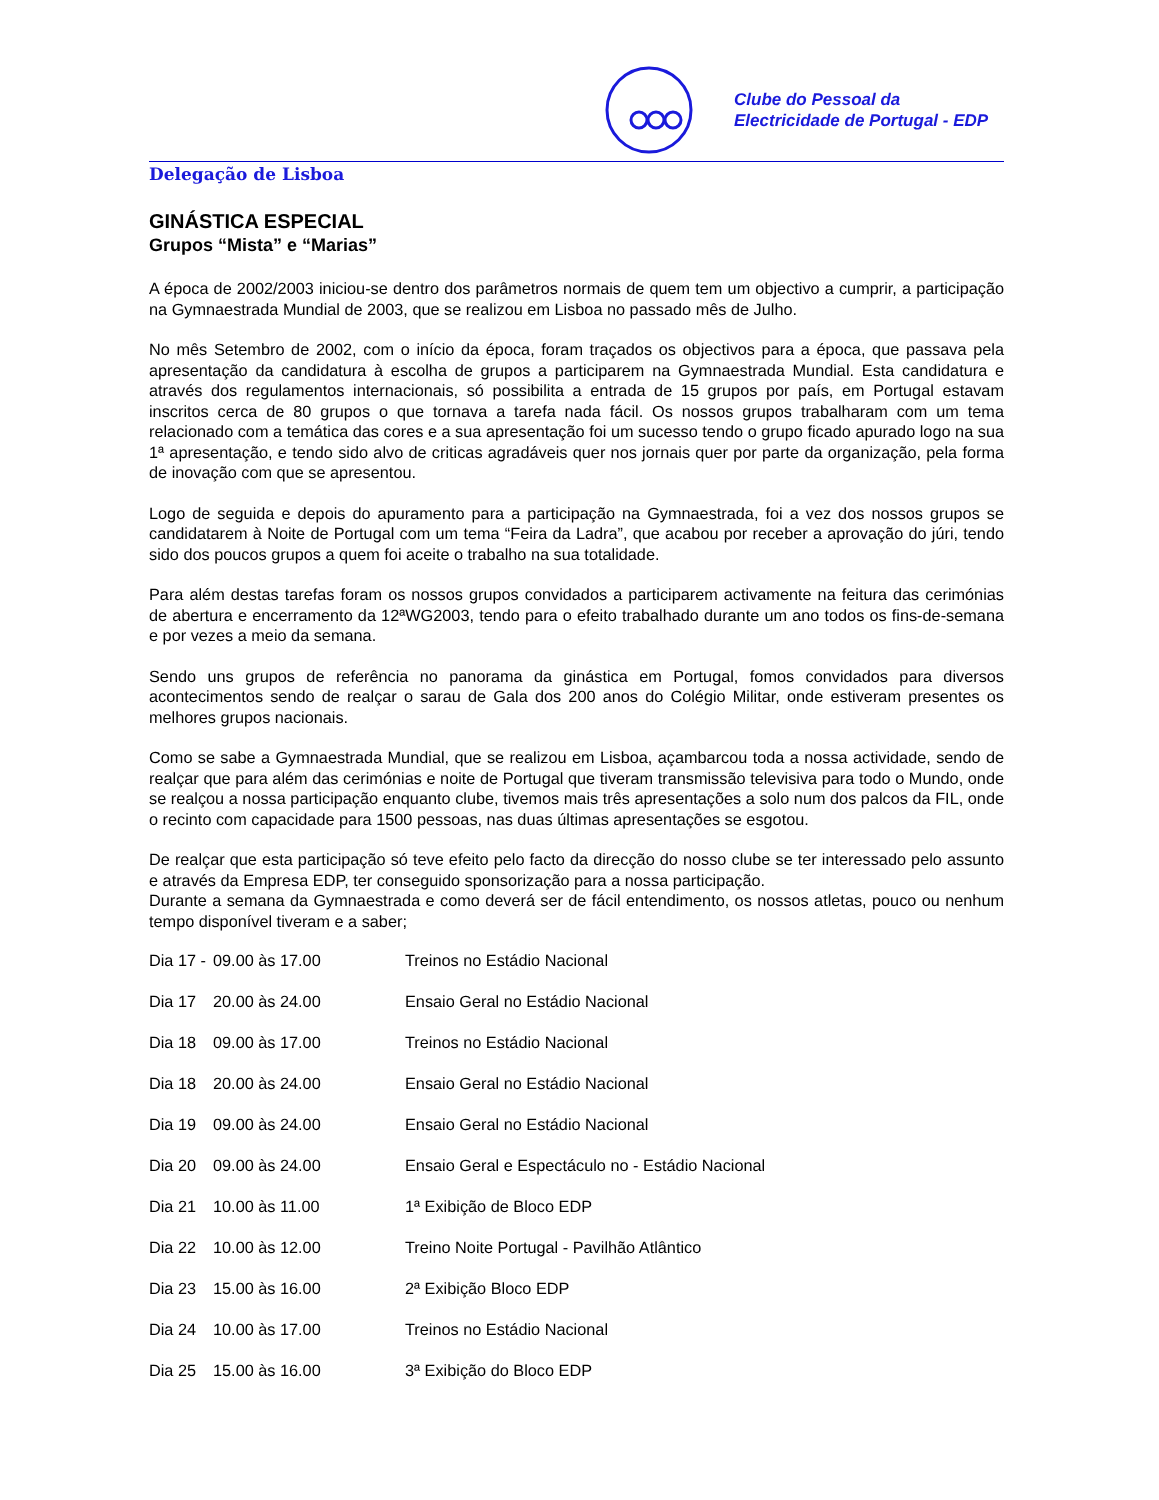Clube do Pessoal da
Electricidade de Portugal - EDP
Delegação de Lisboa
GINÁSTICA ESPECIAL
Grupos “Mista” e “Marias”
A época de 2002/2003 iniciou-se dentro dos parâmetros normais de quem tem um objectivo a cumprir, a participação na Gymnaestrada Mundial de 2003, que se realizou em Lisboa no passado mês de Julho.
No mês Setembro de 2002, com o início da época, foram traçados os objectivos para a época, que passava pela apresentação da candidatura à escolha de grupos a participarem na Gymnaestrada Mundial. Esta candidatura e através dos regulamentos internacionais, só possibilita a entrada de 15 grupos por país, em Portugal estavam inscritos cerca de 80 grupos o que tornava a tarefa nada fácil. Os nossos grupos trabalharam com um tema relacionado com a temática das cores e a sua apresentação foi um sucesso tendo o grupo ficado apurado logo na sua 1ª apresentação, e tendo sido alvo de criticas agradáveis quer nos jornais quer por parte da organização, pela forma de inovação com que se apresentou.
Logo de seguida e depois do apuramento para a participação na Gymnaestrada, foi a vez dos nossos grupos se candidatarem à Noite de Portugal com um tema “Feira da Ladra”, que acabou por receber a aprovação do júri, tendo sido dos poucos grupos a quem foi aceite o trabalho na sua totalidade.
Para além destas tarefas foram os nossos grupos convidados a participarem activamente na feitura das cerimónias de abertura e encerramento da 12ªWG2003, tendo para o efeito trabalhado durante um ano todos os fins-de-semana e por vezes a meio da semana.
Sendo uns grupos de referência no panorama da ginástica em Portugal, fomos convidados para diversos acontecimentos sendo de realçar o sarau de Gala dos 200 anos do Colégio Militar, onde estiveram presentes os melhores grupos nacionais.
Como se sabe a Gymnaestrada Mundial, que se realizou em Lisboa, açambarcou toda a nossa actividade, sendo de realçar que para além das cerimónias e noite de Portugal que tiveram transmissão televisiva para todo o Mundo, onde se realçou a nossa participação enquanto clube, tivemos mais três apresentações a solo num dos palcos da FIL, onde o recinto com capacidade para 1500 pessoas, nas duas últimas apresentações se esgotou.
De realçar que esta participação só teve efeito pelo facto da direcção do nosso clube se ter interessado pelo assunto e através da Empresa EDP, ter conseguido sponsorização para a nossa participação.
Durante a semana da Gymnaestrada e como deverá ser de fácil entendimento, os nossos atletas, pouco ou nenhum tempo disponível tiveram e a saber;
| Dia 17 - | 09.00 às 17.00 | Treinos no Estádio Nacional |
| Dia 17 | 20.00 às 24.00 | Ensaio Geral no Estádio Nacional |
| Dia 18 | 09.00 às 17.00 | Treinos no Estádio Nacional |
| Dia 18 | 20.00 às 24.00 | Ensaio Geral no Estádio Nacional |
| Dia 19 | 09.00 às 24.00 | Ensaio Geral no Estádio Nacional |
| Dia 20 | 09.00 às 24.00 | Ensaio Geral e Espectáculo no - Estádio Nacional |
| Dia 21 | 10.00 às 11.00 | 1ª Exibição de Bloco EDP |
| Dia 22 | 10.00 às 12.00 | Treino Noite Portugal - Pavilhão Atlântico |
| Dia 23 | 15.00 às 16.00 | 2ª Exibição Bloco EDP |
| Dia 24 | 10.00 às 17.00 | Treinos no Estádio Nacional |
| Dia 25 | 15.00 às 16.00 | 3ª Exibição do Bloco EDP |